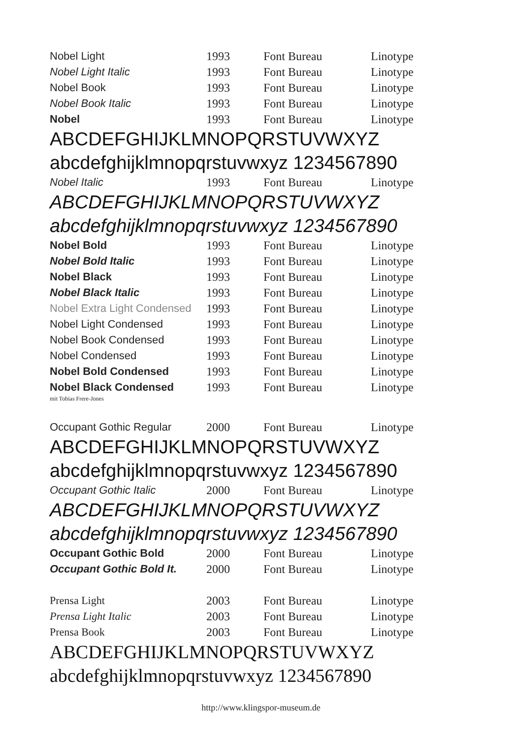| Nobel Light | 1993 | Font Bureau | Linotype |
| Nobel Light Italic | 1993 | Font Bureau | Linotype |
| Nobel Book | 1993 | Font Bureau | Linotype |
| Nobel Book Italic | 1993 | Font Bureau | Linotype |
| Nobel | 1993 | Font Bureau | Linotype |
ABCDEFGHIJKLMNOPQRSTUVWXYZ
abcdefghijklmnopqrstuvwxyz 1234567890
| Nobel Italic | 1993 | Font Bureau | Linotype |
ABCDEFGHIJKLMNOPQRSTUVWXYZ
abcdefghijklmnopqrstuvwxyz 1234567890
| Nobel Bold | 1993 | Font Bureau | Linotype |
| Nobel Bold Italic | 1993 | Font Bureau | Linotype |
| Nobel Black | 1993 | Font Bureau | Linotype |
| Nobel Black Italic | 1993 | Font Bureau | Linotype |
| Nobel Extra Light Condensed | 1993 | Font Bureau | Linotype |
| Nobel Light Condensed | 1993 | Font Bureau | Linotype |
| Nobel Book Condensed | 1993 | Font Bureau | Linotype |
| Nobel Condensed | 1993 | Font Bureau | Linotype |
| Nobel Bold Condensed | 1993 | Font Bureau | Linotype |
| Nobel Black Condensed | 1993 | Font Bureau | Linotype |
mit Tobias Frere-Jones
| Occupant Gothic Regular | 2000 | Font Bureau | Linotype |
ABCDEFGHIJKLMNOPQRSTUVWXYZ
abcdefghijklmnopqrstuvwxyz 1234567890
| Occupant Gothic Italic | 2000 | Font Bureau | Linotype |
ABCDEFGHIJKLMNOPQRSTUVWXYZ
abcdefghijklmnopqrstuvwxyz 1234567890
| Occupant Gothic Bold | 2000 | Font Bureau | Linotype |
| Occupant Gothic Bold It. | 2000 | Font Bureau | Linotype |
| Prensa Light | 2003 | Font Bureau | Linotype |
| Prensa Light Italic | 2003 | Font Bureau | Linotype |
| Prensa Book | 2003 | Font Bureau | Linotype |
ABCDEFGHIJKLMNOPQRSTUVWXYZ
abcdefghijklmnopqrstuvwxyz 1234567890
http://www.klingspor-museum.de